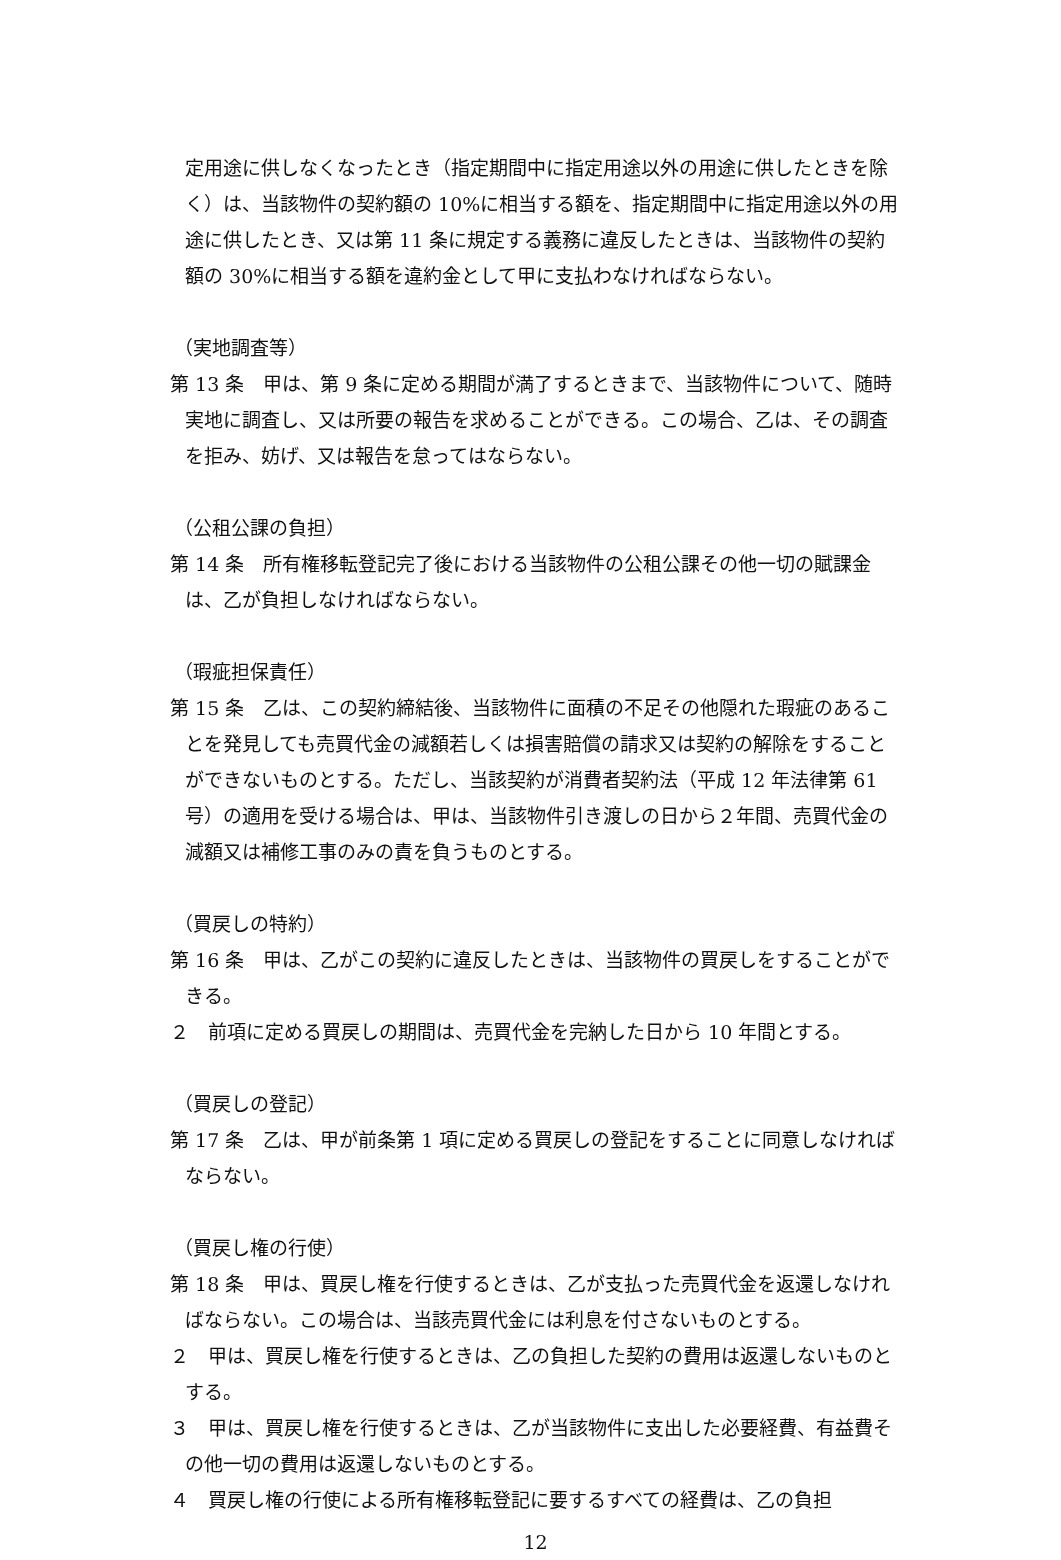定用途に供しなくなったとき（指定期間中に指定用途以外の用途に供したときを除く）は、当該物件の契約額の 10%に相当する額を、指定期間中に指定用途以外の用途に供したとき、又は第 11 条に規定する義務に違反したときは、当該物件の契約額の 30%に相当する額を違約金として甲に支払わなければならない。
（実地調査等）
第 13 条　甲は、第 9 条に定める期間が満了するときまで、当該物件について、随時実地に調査し、又は所要の報告を求めることができる。この場合、乙は、その調査を拒み、妨げ、又は報告を怠ってはならない。
（公租公課の負担）
第 14 条　所有権移転登記完了後における当該物件の公租公課その他一切の賦課金は、乙が負担しなければならない。
（瑕疵担保責任）
第 15 条　乙は、この契約締結後、当該物件に面積の不足その他隠れた瑕疵のあることを発見しても売買代金の減額若しくは損害賠償の請求又は契約の解除をすることができないものとする。ただし、当該契約が消費者契約法（平成 12 年法律第 61 号）の適用を受ける場合は、甲は、当該物件引き渡しの日から２年間、売買代金の減額又は補修工事のみの責を負うものとする。
（買戻しの特約）
第 16 条　甲は、乙がこの契約に違反したときは、当該物件の買戻しをすることができる。
２　前項に定める買戻しの期間は、売買代金を完納した日から 10 年間とする。
（買戻しの登記）
第 17 条　乙は、甲が前条第 1 項に定める買戻しの登記をすることに同意しなければならない。
（買戻し権の行使）
第 18 条　甲は、買戻し権を行使するときは、乙が支払った売買代金を返還しなければならない。この場合は、当該売買代金には利息を付さないものとする。
２　甲は、買戻し権を行使するときは、乙の負担した契約の費用は返還しないものとする。
３　甲は、買戻し権を行使するときは、乙が当該物件に支出した必要経費、有益費その他一切の費用は返還しないものとする。
４　買戻し権の行使による所有権移転登記に要するすべての経費は、乙の負担
12